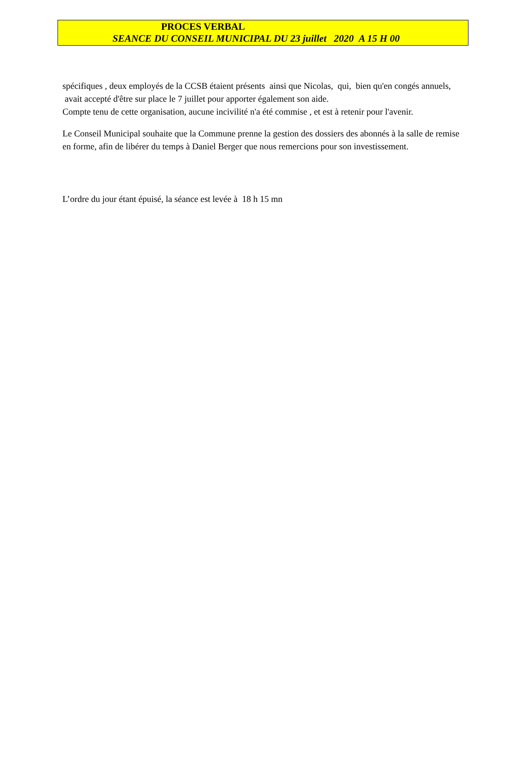PROCES VERBAL
SEANCE DU CONSEIL MUNICIPAL DU 23 juillet 2020 A 15 H 00
spécifiques , deux employés de la CCSB étaient présents ainsi que Nicolas, qui, bien qu'en congés annuels, avait accepté d'être sur place le 7 juillet pour apporter également son aide.
Compte tenu de cette organisation, aucune incivilité n'a été commise , et est à retenir pour l'avenir.
Le Conseil Municipal souhaite que la Commune prenne la gestion des dossiers des abonnés à la salle de remise en forme, afin de libérer du temps à Daniel Berger que nous remercions pour son investissement.
L’ordre du jour étant épuisé, la séance est levée à 18 h 15 mn